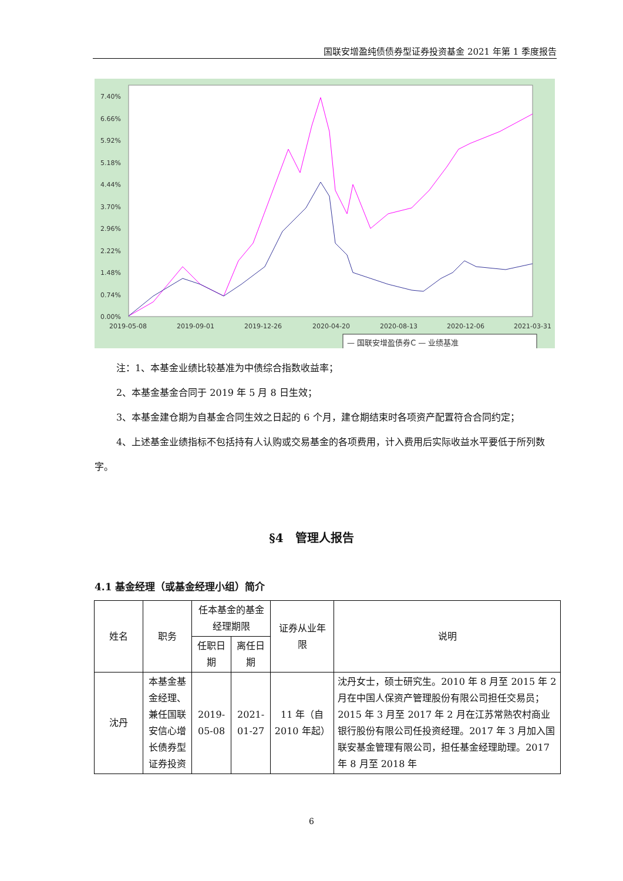国联安增盈纯债债券型证券投资基金 2021 年第 1 季度报告
7.40%
6.66%
5.92%
5.18%
4.44%
3.70%
2.96%
2.22%
1.48%
0.74%
0.00%
2019-05-08
2019-09-01
2019-12-26
2020-04-20
2020-08-13
2020-12-06
2021-03-31
— 国联安增盈债券C — 业绩基准
注：1、本基金业绩比较基准为中债综合指数收益率；
2、本基金基金合同于 2019 年 5 月 8 日生效；
3、本基金建仓期为自基金合同生效之日起的 6 个月，建仓期结束时各项资产配置符合合同约定；
4、上述基金业绩指标不包括持有人认购或交易基金的各项费用，计入费用后实际收益水平要低于所列数字。
§4　管理人报告
4.1 基金经理（或基金经理小组）简介
| 姓名 | 职务 | 任本基金的基金经理期限 | | 证券从业年限 | 说明 |
| --- | --- | --- | --- | --- | --- |
| | | 任职日期 | 离任日期 | | |
| 沈丹 | 本基金基金经理、兼任国联安信心增长债券型证券投资 | 2019-05-08 | 2021-01-27 | 11 年（自 2010 年起） | 沈丹女士，硕士研究生。2010 年 8 月至 2015 年 2 月在中国人保资产管理股份有限公司担任交易员；2015 年 3 月至 2017 年 2 月在江苏常熟农村商业银行股份有限公司任投资经理。2017 年 3 月加入国联安基金管理有限公司，担任基金经理助理。2017 年 8 月至 2018 年 |
6